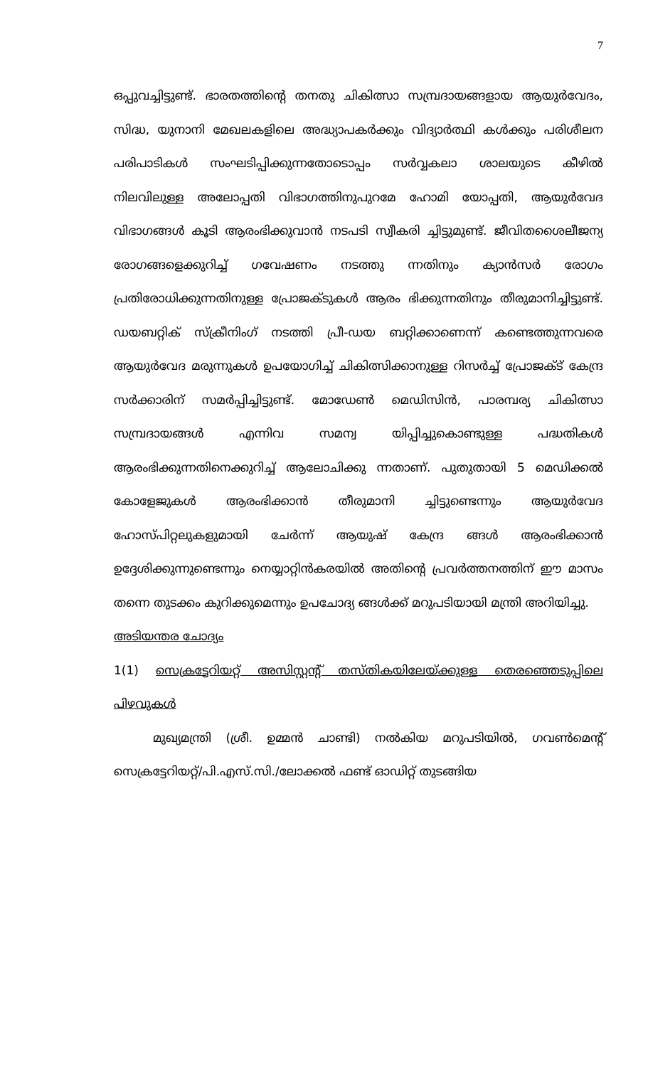7
ഒപ്പുവച്ചിട്ടുണ്ട്. ഭാരതത്തിന്റെ തനതു ചികിത്സാ സമ്പ്രദായങ്ങളായ ആയുർവേദം, സിദ്ധ, യുനാനി മേഖലകളിലെ അദ്ധ്യാപകർക്കും വിദ്യാർത്ഥി കൾക്കും പരിശീലന പരിപാടികൾ സംഘടിപ്പിക്കുന്നതോടൊപ്പം സർവ്വകലാ ശാലയുടെ കീഴിൽ നിലവിലുള്ള അലോപ്പതി വിഭാഗത്തിനുപുറമേ ഹോമി യോപ്പതി, ആയുർവേദ വിഭാഗങ്ങൾ കൂടി ആരംഭിക്കുവാൻ നടപടി സ്വീകരി ച്ചിട്ടുമുണ്ട്. ജീവിതശൈലീജന്യ രോഗങ്ങളെക്കുറിച്ച് ഗവേഷണം നടത്തു ന്നതിനും ക്യാൻസർ രോഗം പ്രതിരോധിക്കുന്നതിനുള്ള പ്രോജക്ടുകൾ ആരം ഭിക്കുന്നതിനും തീരുമാനിച്ചിട്ടുണ്ട്. ഡയബറ്റിക് സ്ക്രീനിംഗ് നടത്തി പ്രീ-ഡയ ബറ്റിക്കാണെന്ന് കണ്ടെത്തുന്നവരെ ആയുർവേദ മരുന്നുകൾ ഉപയോഗിച്ച് ചികിത്സിക്കാനുള്ള റിസർച്ച് പ്രോജക്ട് കേന്ദ്ര സർക്കാരിന് സമർപ്പിച്ചിട്ടുണ്ട്. മോഡേൺ മെഡിസിൻ, പാരമ്പര്യ ചികിത്സാ സമ്പ്രദായങ്ങൾ എന്നിവ സമന്വ യിപ്പിച്ചുകൊണ്ടുള്ള പദ്ധതികൾ ആരംഭിക്കുന്നതിനെക്കുറിച്ച് ആലോചിക്കു ന്നതാണ്. പുതുതായി 5 മെഡിക്കൽ കോളേജുകൾ ആരംഭിക്കാൻ തീരുമാനി ച്ചിട്ടുണ്ടെന്നും ആയുർവേദ ഹോസ്പിറ്റലുകളുമായി ചേർന്ന് ആയുഷ് കേന്ദ്ര ങ്ങൾ ആരംഭിക്കാൻ ഉദ്ദേശിക്കുന്നുണ്ടെന്നും നെയ്യാറ്റിൻകരയിൽ അതിന്റെ പ്രവർത്തനത്തിന് ഈ മാസം തന്നെ തുടക്കം കുറിക്കുമെന്നും ഉപചോദ്യ ങ്ങൾക്ക് മറുപടിയായി മന്ത്രി അറിയിച്ചു.
അടിയന്തര ചോദ്യം
1(1) സെക്രട്ടേറിയറ്റ് അസിസ്റ്റന്റ് തസ്തികയിലേയ്ക്കുള്ള തെരഞ്ഞെടുപ്പിലെ പിഴവുകൾ
മുഖ്യമന്ത്രി (ശ്രീ. ഉമ്മൻ ചാണ്ടി) നൽകിയ മറുപടിയിൽ, ഗവൺമെന്റ് സെക്രട്ടേറിയറ്റ്/പി.എസ്.സി./ലോക്കൽ ഫണ്ട് ഓഡിറ്റ് തുടങ്ങിയ